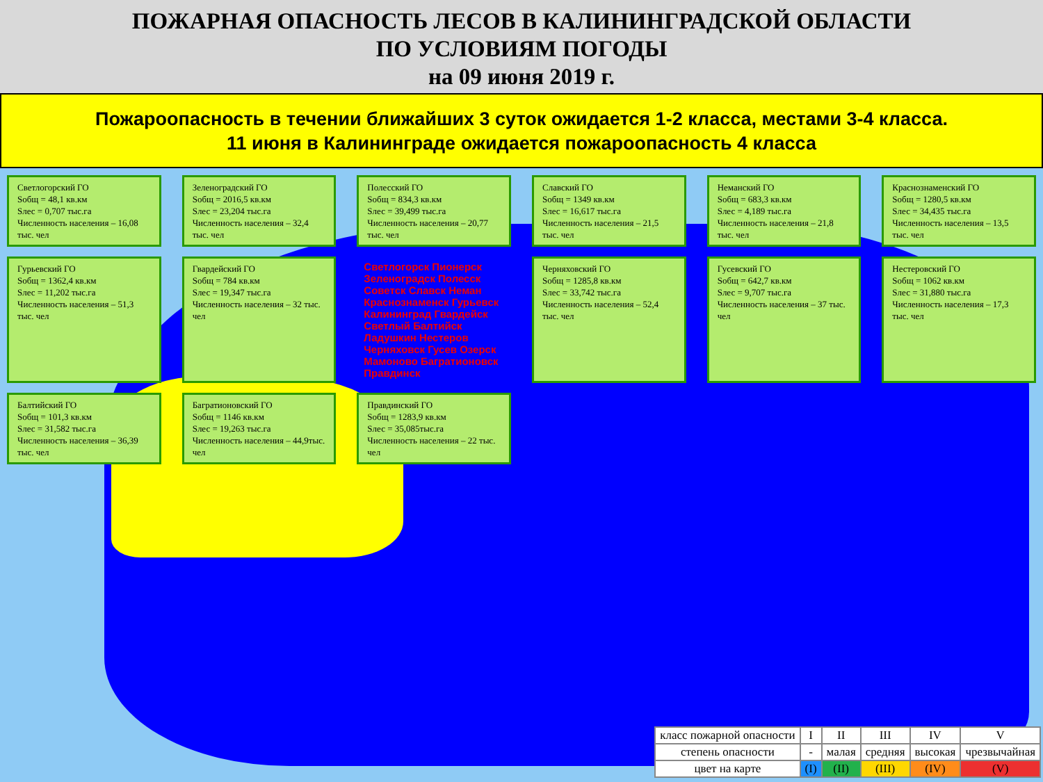ПОЖАРНАЯ ОПАСНОСТЬ ЛЕСОВ В КАЛИНИНГРАДСКОЙ ОБЛАСТИ
ПО УСЛОВИЯМ ПОГОДЫ
на 09 июня 2019 г.
Пожароопасность в течении ближайших 3 суток ожидается 1-2 класса, местами 3-4 класса.
11 июня в Калининграде ожидается пожароопасность 4 класса
Светлогорский ГО
Sобщ = 48,1 кв.км
Sлес = 0,707 тыс.га
Численность населения – 16,08 тыс. чел
Зеленоградский ГО
Sобщ = 2016,5 кв.км
Sлес = 23,204 тыс.га
Численность населения – 32,4 тыс. чел
Полесский ГО
Sобщ = 834,3 кв.км
Sлес = 39,499 тыс.га
Численность населения – 20,77 тыс. чел
Славский ГО
Sобщ = 1349 кв.км
Sлес = 16,617 тыс.га
Численность населения – 21,5 тыс. чел
Неманский ГО
Sобщ = 683,3 кв.км
Sлес = 4,189 тыс.га
Численность населения – 21,8 тыс. чел
Краснознаменский ГО
Sобщ = 1280,5 кв.км
Sлес = 34,435 тыс.га
Численность населения – 13,5 тыс. чел
Гурьевский ГО
Sобщ = 1362,4 кв.км
Sлес = 11,202 тыс.га
Численность населения – 51,3 тыс. чел
Гвардейский ГО
Sобщ = 784 кв.км
Sлес = 19,347 тыс.га
Численность населения – 32 тыс. чел
Светлогорск Пионерск Зеленоградск Полесск Советск Славск Неман Краснознаменск Гурьевск Калининград Гвардейск Светлый Балтийск Ладушкин Нестеров Черняховск Гусев Озерск Мамоново Багратионовск Правдинск
Черняховский ГО
Sобщ = 1285,8 кв.км
Sлес = 33,742 тыс.га
Численность населения – 52,4 тыс. чел
Гусевский ГО
Sобщ = 642,7 кв.км
Sлес = 9,707 тыс.га
Численность населения – 37 тыс. чел
Нестеровский ГО
Sобщ = 1062 кв.км
Sлес = 31,880 тыс.га
Численность населения – 17,3 тыс. чел
Балтийский ГО
Sобщ = 101,3 кв.км
Sлес = 31,582 тыс.га
Численность населения – 36,39 тыс. чел
Багратионовский ГО
Sобщ = 1146 кв.км
Sлес = 19,263 тыс.га
Численность населения – 44,9тыс. чел
Правдинский ГО
Sобщ = 1283,9 кв.км
Sлес = 35,085тыс.га
Численность населения – 22 тыс. чел
| класс пожарной опасности | I | II | III | IV | V |
| степень опасности | - | малая | средняя | высокая | чрезвычайная |
| цвет на карте | (I) | (II) | (III) | (IV) | (V) |